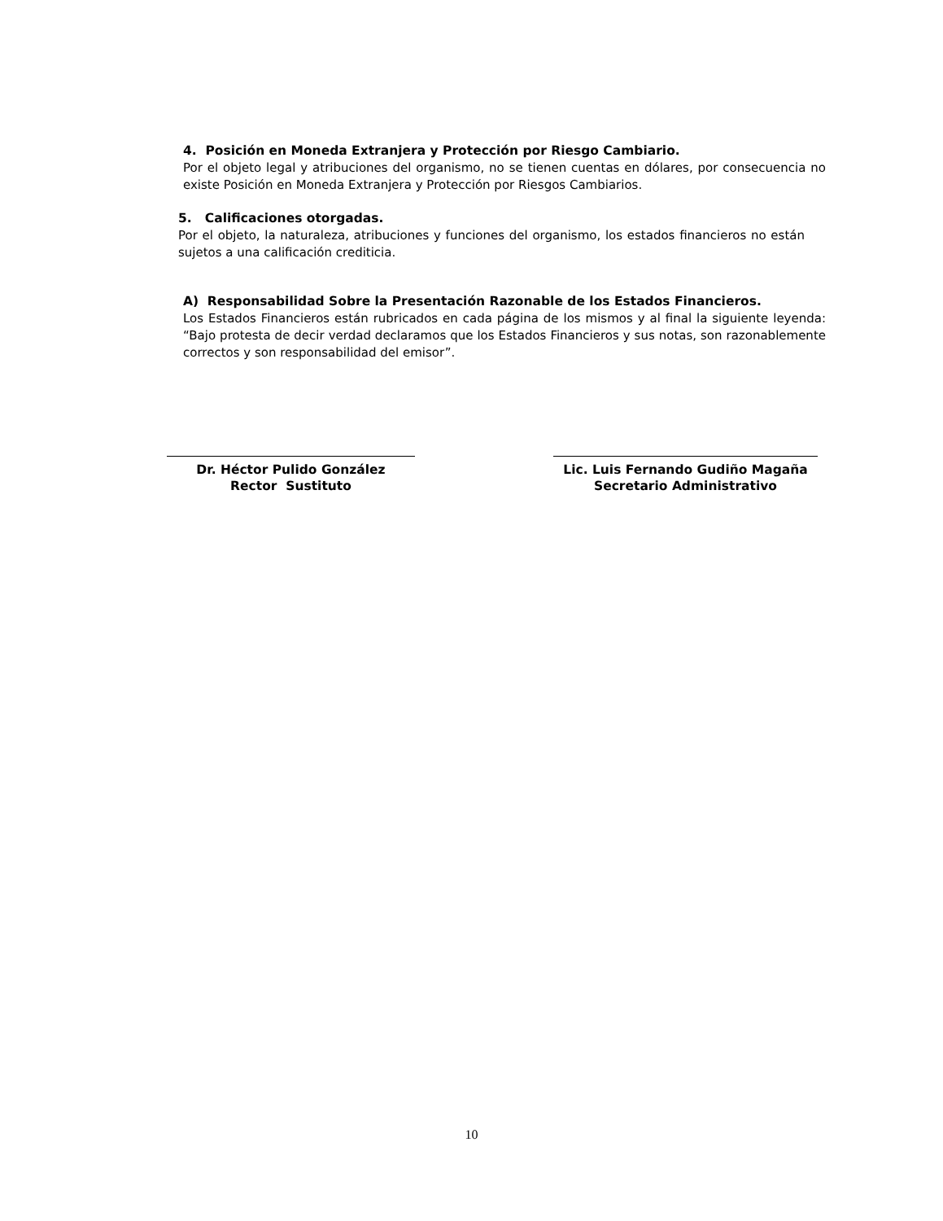4. Posición en Moneda Extranjera y Protección por Riesgo Cambiario.
Por el objeto legal y atribuciones del organismo, no se tienen cuentas en dólares, por consecuencia no existe Posición en Moneda Extranjera y Protección por Riesgos Cambiarios.
5. Calificaciones otorgadas.
Por el objeto, la naturaleza, atribuciones y funciones del organismo, los estados financieros no están sujetos a una calificación crediticia.
A) Responsabilidad Sobre la Presentación Razonable de los Estados Financieros.
Los Estados Financieros están rubricados en cada página de los mismos y al final la siguiente leyenda: “Bajo protesta de decir verdad declaramos que los Estados Financieros y sus notas, son razonablemente correctos y son responsabilidad del emisor”.
Dr. Héctor Pulido González
Rector Sustituto
Lic. Luis Fernando Gudiño Magaña
Secretario Administrativo
10